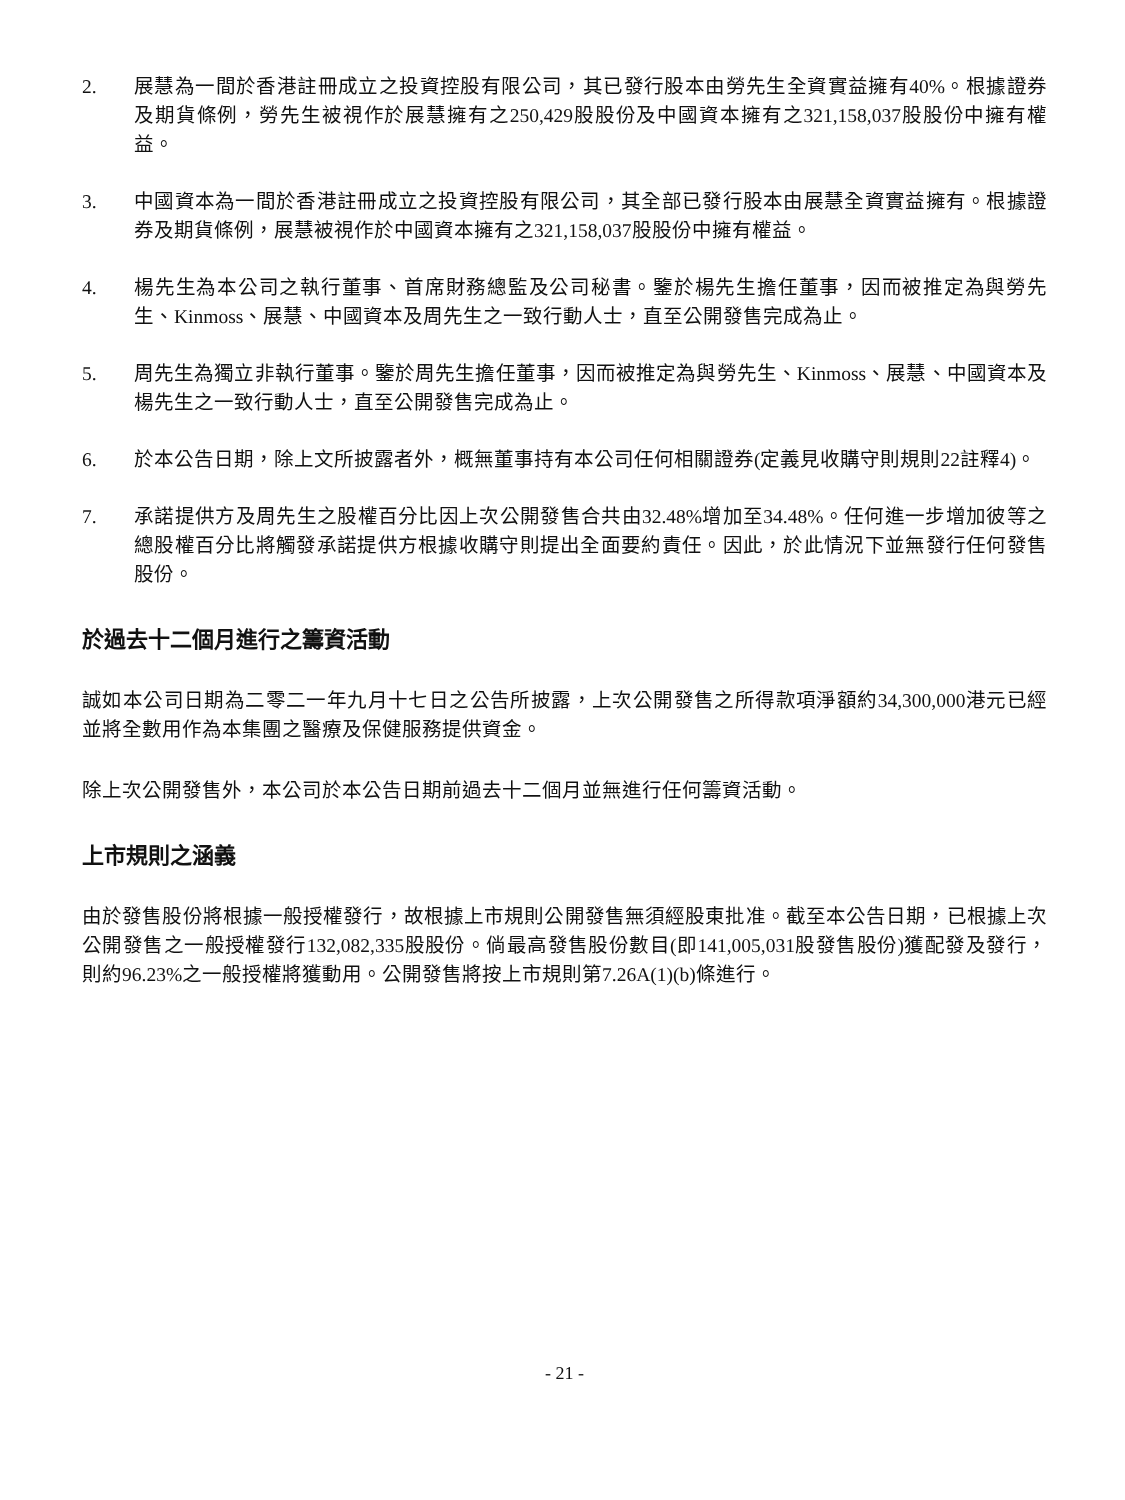2. 展慧為一間於香港註冊成立之投資控股有限公司，其已發行股本由勞先生全資實益擁有40%。根據證券及期貨條例，勞先生被視作於展慧擁有之250,429股股份及中國資本擁有之321,158,037股股份中擁有權益。
3. 中國資本為一間於香港註冊成立之投資控股有限公司，其全部已發行股本由展慧全資實益擁有。根據證券及期貨條例，展慧被視作於中國資本擁有之321,158,037股股份中擁有權益。
4. 楊先生為本公司之執行董事、首席財務總監及公司秘書。鑒於楊先生擔任董事，因而被推定為與勞先生、Kinmoss、展慧、中國資本及周先生之一致行動人士，直至公開發售完成為止。
5. 周先生為獨立非執行董事。鑒於周先生擔任董事，因而被推定為與勞先生、Kinmoss、展慧、中國資本及楊先生之一致行動人士，直至公開發售完成為止。
6. 於本公告日期，除上文所披露者外，概無董事持有本公司任何相關證券(定義見收購守則規則22註釋4)。
7. 承諾提供方及周先生之股權百分比因上次公開發售合共由32.48%增加至34.48%。任何進一步增加彼等之總股權百分比將觸發承諾提供方根據收購守則提出全面要約責任。因此，於此情況下並無發行任何發售股份。
於過去十二個月進行之籌資活動
誠如本公司日期為二零二一年九月十七日之公告所披露，上次公開發售之所得款項淨額約34,300,000港元已經並將全數用作為本集團之醫療及保健服務提供資金。
除上次公開發售外，本公司於本公告日期前過去十二個月並無進行任何籌資活動。
上市規則之涵義
由於發售股份將根據一般授權發行，故根據上市規則公開發售無須經股東批准。截至本公告日期，已根據上次公開發售之一般授權發行132,082,335股股份。倘最高發售股份數目(即141,005,031股發售股份)獲配發及發行，則約96.23%之一般授權將獲動用。公開發售將按上市規則第7.26A(1)(b)條進行。
- 21 -